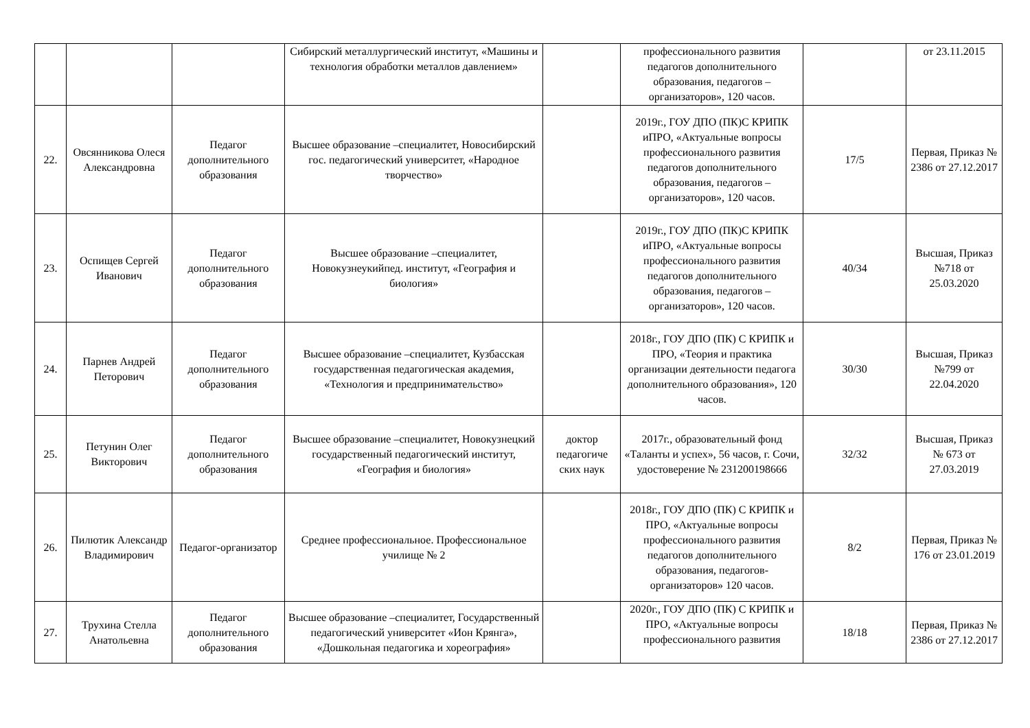| | | | Сибирский металлургический институт, «Машины и технология обработки металлов давлением» | | профессионального развития педагогов дополнительного образования, педагогов – организаторов», 120 часов. | | от 23.11.2015 |
| 22. | Овсянникова Олеся Александровна | Педагог дополнительного образования | Высшее образование –специалитет, Новосибирский гос. педагогический университет, «Народное творчество» | | 2019г., ГОУ ДПО (ПК)С КРИПК иПРО, «Актуальные вопросы профессионального развития педагогов дополнительного образования, педагогов – организаторов», 120 часов. | 17/5 | Первая, Приказ № 2386 от 27.12.2017 |
| 23. | Оспищев Сергей Иванович | Педагог дополнительного образования | Высшее образование –специалитет, Новокузнеукийпед. институт, «География и биология» | | 2019г., ГОУ ДПО (ПК)С КРИПК иПРО, «Актуальные вопросы профессионального развития педагогов дополнительного образования, педагогов – организаторов», 120 часов. | 40/34 | Высшая, Приказ №718 от 25.03.2020 |
| 24. | Парнев Андрей Петорович | Педагог дополнительного образования | Высшее образование –специалитет, Кузбасская государственная педагогическая академия, «Технология и предпринимательство» | | 2018г., ГОУ ДПО (ПК) С КРИПК и ПРО, «Теория и практика организации деятельности педагога дополнительного образования», 120 часов. | 30/30 | Высшая, Приказ №799 от 22.04.2020 |
| 25. | Петунин Олег Викторович | Педагог дополнительного образования | Высшее образование –специалитет, Новокузнецкий государственный педагогический институт, «География и биология» | доктор педагогиче ских наук | 2017г., образовательный фонд «Таланты и успех», 56 часов, г. Сочи, удостоверение № 231200198666 | 32/32 | Высшая, Приказ № 673 от 27.03.2019 |
| 26. | Пилютик Александр Владимирович | Педагог-организатор | Среднее профессиональное. Профессиональное училище № 2 | | 2018г., ГОУ ДПО (ПК) С КРИПК и ПРО, «Актуальные вопросы профессионального развития педагогов дополнительного образования, педагогов-организаторов» 120 часов. | 8/2 | Первая, Приказ № 176 от 23.01.2019 |
| 27. | Трухина Стелла Анатольевна | Педагог дополнительного образования | Высшее образование –специалитет, Государственный педагогический университет «Ион Крянга», «Дошкольная педагогика и хореография» | | 2020г., ГОУ ДПО (ПК) С КРИПК и ПРО, «Актуальные вопросы профессионального развития | 18/18 | Первая, Приказ № 2386 от 27.12.2017 |